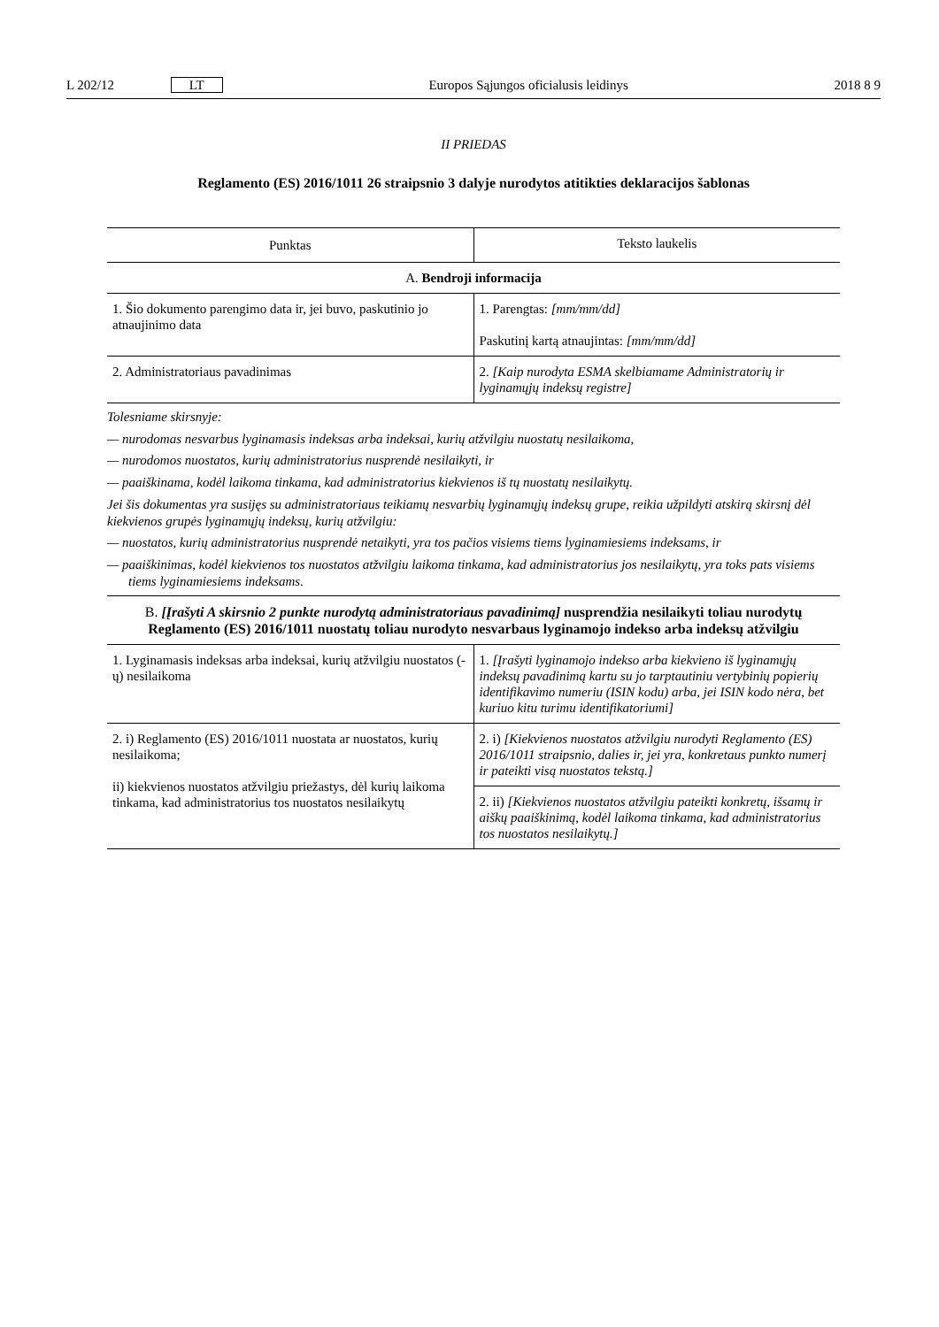L 202/12 LT Europos Sąjungos oficialusis leidinys 2018 8 9
II PRIEDAS
Reglamento (ES) 2016/1011 26 straipsnio 3 dalyje nurodytos atitikties deklaracijos šablonas
| Punktas | Teksto laukelis |
| --- | --- |
| A. Bendroji informacija | |
| 1. Šio dokumento parengimo data ir, jei buvo, paskutinio jo atnaujinimo data | 1. Parengtas: [mm/mm/dd] Paskutinį kartą atnaujintas: [mm/mm/dd] |
| 2. Administratoriaus pavadinimas | 2. [Kaip nurodyta ESMA skelbiamame Administratorių ir lyginamųjų indeksų registre] |
Tolesniame skirsnyje:
— nurodomas nesvarbus lyginamasis indeksas arba indeksai, kurių atžvilgiu nuostatų nesilaikoma,
— nurodomos nuostatos, kurių administratorius nusprendė nesilaikyti, ir
— paaiškinama, kodėl laikoma tinkama, kad administratorius kiekvienos iš tų nuostatų nesilaikytų.
Jei šis dokumentas yra susijęs su administratoriaus teikiamų nesvarbių lyginamųjų indeksų grupe, reikia užpildyti atskirą skirsnį dėl kiekvienos grupės lyginamųjų indeksų, kurių atžvilgiu:
— nuostatos, kurių administratorius nusprendė netaikyti, yra tos pačios visiems tiems lyginamiesiems indeksams, ir
— paaiškinimas, kodėl kiekvienos tos nuostatos atžvilgiu laikoma tinkama, kad administratorius jos nesilaikytų, yra toks pats visiems tiems lyginamiesiems indeksams.
| B. [Įrašyti A skirsnio 2 punkte nurodytą administratoriaus pavadinimą] nusprendžia nesilaikyti toliau nurodytų Reglamento (ES) 2016/1011 nuostatų toliau nurodyto nesvarbaus lyginamojo indekso arba indeksų atžvilgiu | |
| 1. Lyginamasis indeksas arba indeksai, kurių atžvilgiu nuostatos (-ų) nesilaikoma | 1. [Įrašyti lyginamojo indekso arba kiekvieno iš lyginamųjų indeksų pavadinimą kartu su jo tarptautiniu vertybinių popierių identifikavimo numeriu (ISIN kodu) arba, jei ISIN kodo nėra, bet kuriuo kitu turimu identifikatoriumi] |
| 2. i) Reglamento (ES) 2016/1011 nuostata ar nuostatos, kurių nesilaikoma; ii) kiekvienos nuostatos atžvilgiu priežastys, dėl kurių laikoma tinkama, kad administratorius tos nuostatos nesilaikytų | 2. i) [Kiekvienos nuostatos atžvilgiu nurodyti Reglamento (ES) 2016/1011 straipsnio, dalies ir, jei yra, konkretaus punkto numerį ir pateikti visą nuostatos tekstą.] |
| | 2. ii) [Kiekvienos nuostatos atžvilgiu pateikti konkretų, išsamų ir aiškų paaiškinimą, kodėl laikoma tinkama, kad administratorius tos nuostatos nesilaikytų.] |